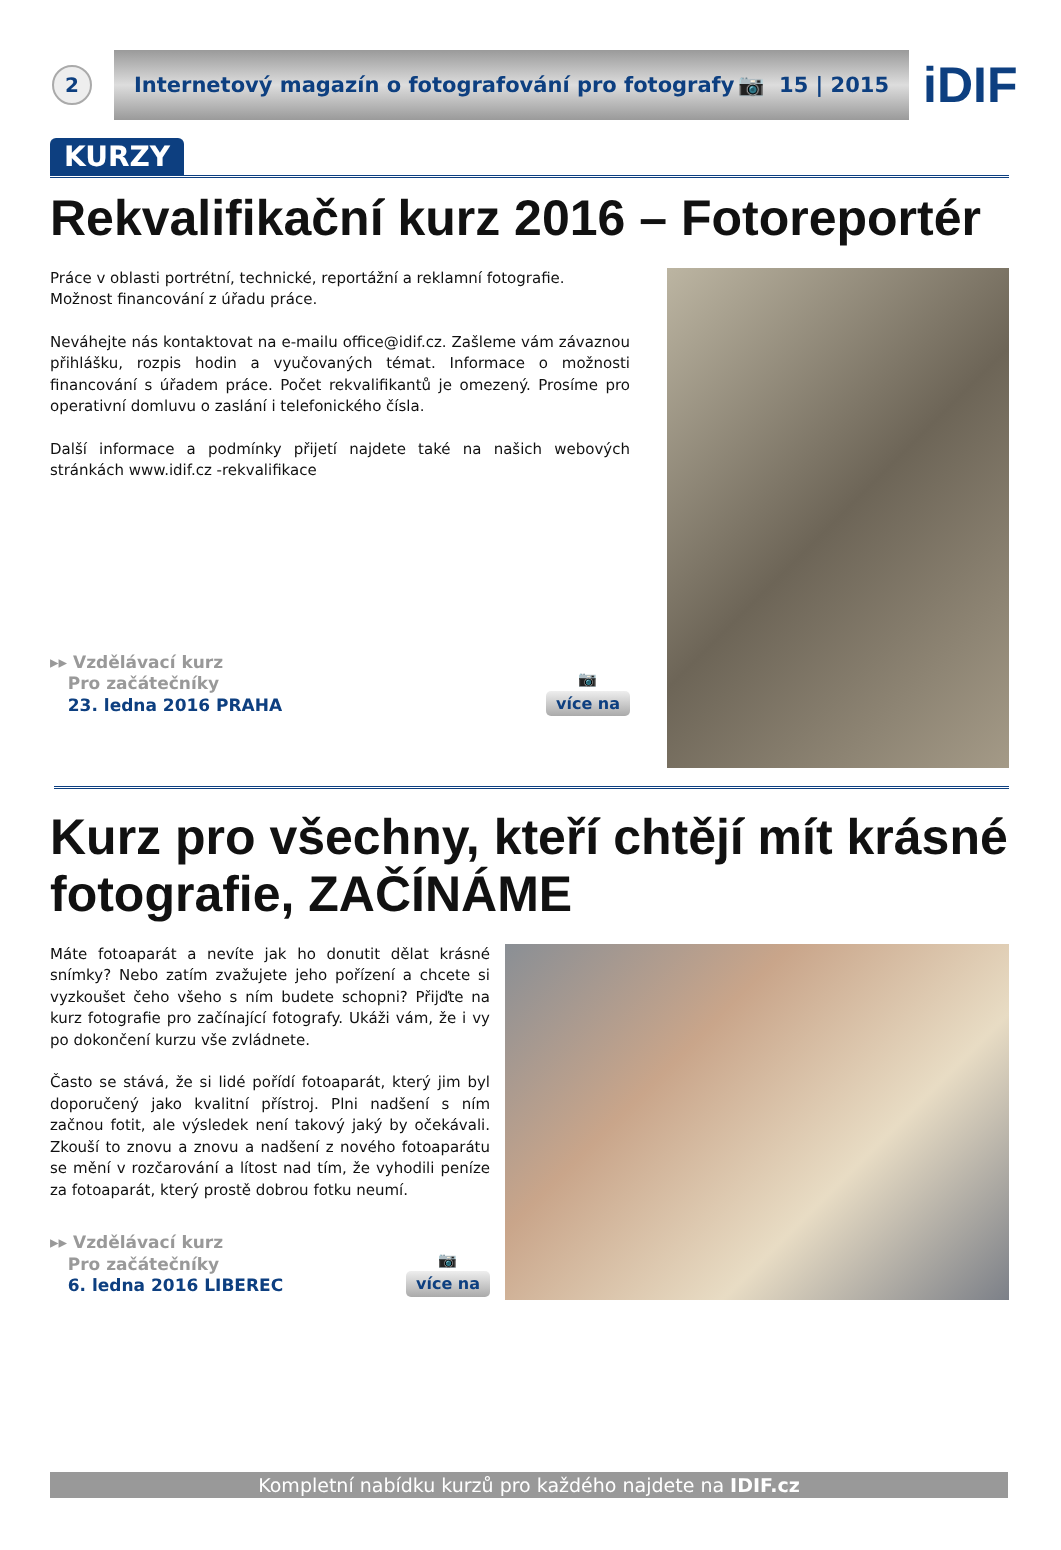2
Internetový magazín o fotografování pro fotografy 📷 15 | 2015
iDIF
KURZY
Rekvalifikační kurz 2016 – Fotoreportér
Práce v oblasti portrétní, technické, reportážní a reklamní fotografie.
Možnost financování z úřadu práce.
Neváhejte nás kontaktovat na e-mailu office@idif.cz. Zašleme vám závaznou přihlášku, rozpis hodin a vyučovaných témat. Informace o možnosti financování s úřadem práce. Počet rekvalifikantů je omezený. Prosíme pro operativní domluvu o zaslání i telefonického čísla.
Další informace a podmínky přijetí najdete také na našich webových stránkách www.idif.cz -rekvalifikace
▸▸ Vzdělávací kurz
Pro začátečníky
23. ledna 2016 PRAHA
📷
více na
Kurz pro všechny, kteří chtějí mít krásné fotografie, ZAČÍNÁME
Máte fotoaparát a nevíte jak ho donutit dělat krásné snímky? Nebo zatím zvažujete jeho pořízení a chcete si vyzkoušet čeho všeho s ním budete schopni? Přijďte na kurz fotografie pro začínající fotografy. Ukáži vám, že i vy po dokončení kurzu vše zvládnete.
Často se stává, že si lidé pořídí fotoaparát, který jim byl doporučený jako kvalitní přístroj. Plni nadšení s ním začnou fotit, ale výsledek není takový jaký by očekávali. Zkouší to znovu a znovu a nadšení z nového fotoaparátu se mění v rozčarování a lítost nad tím, že vyhodili peníze za fotoaparát, který prostě dobrou fotku neumí.
▸▸ Vzdělávací kurz
Pro začátečníky
6. ledna 2016 LIBEREC
📷
více na
Kompletní nabídku kurzů pro každého najdete na IDIF.cz